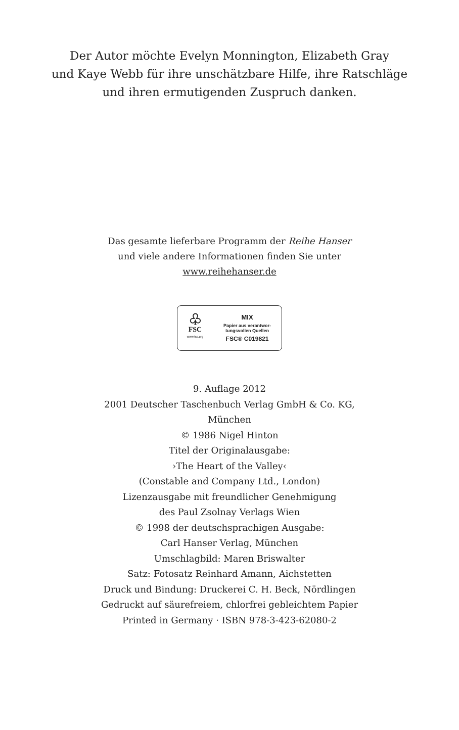Der Autor möchte Evelyn Monnington, Elizabeth Gray
und Kaye Webb für ihre unschätzbare Hilfe, ihre Ratschläge
und ihren ermutigenden Zuspruch danken.
Das gesamte lieferbare Programm der Reihe Hanser
und viele andere Informationen finden Sie unter
www.reihehanser.de
♧
FSC
www.fsc.org
MIX
Papier aus verantwor-
tungsvollen Quellen
FSC® C019821
9. Auflage 2012
2001 Deutscher Taschenbuch Verlag GmbH & Co. KG,
München
© 1986 Nigel Hinton
Titel der Originalausgabe:
›The Heart of the Valley‹
(Constable and Company Ltd., London)
Lizenzausgabe mit freundlicher Genehmigung
des Paul Zsolnay Verlags Wien
© 1998 der deutschsprachigen Ausgabe:
Carl Hanser Verlag, München
Umschlagbild: Maren Briswalter
Satz: Fotosatz Reinhard Amann, Aichstetten
Druck und Bindung: Druckerei C. H. Beck, Nördlingen
Gedruckt auf säurefreiem, chlorfrei gebleichtem Papier
Printed in Germany · ISBN 978-3-423-62080-2